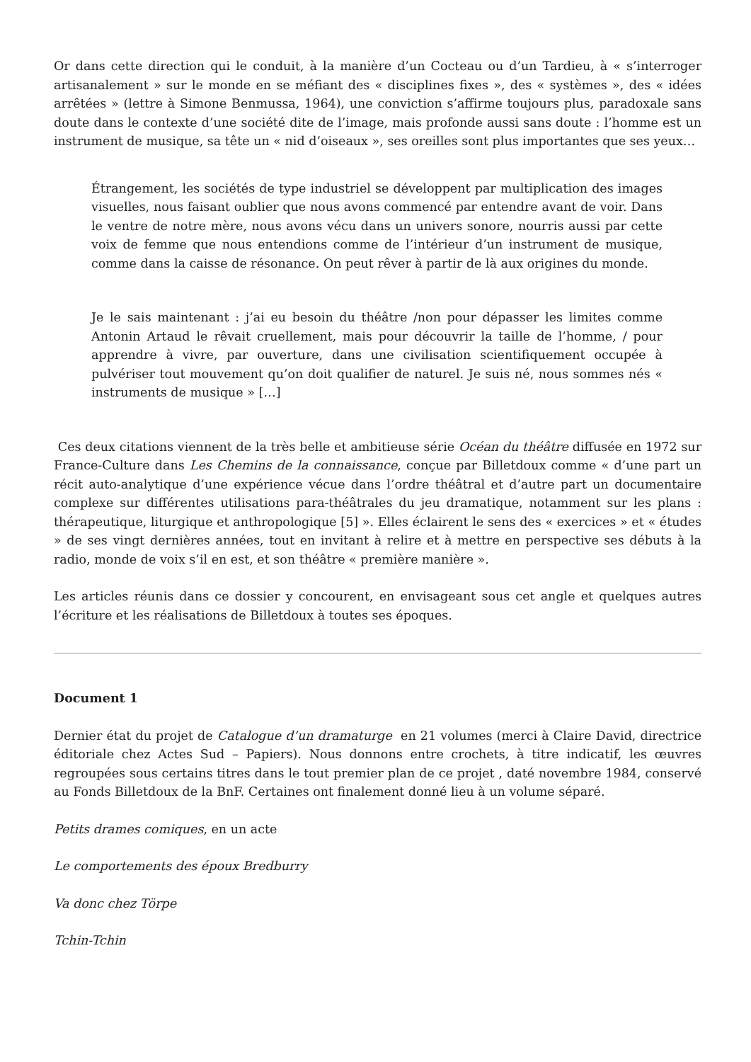Or dans cette direction qui le conduit, à la manière d’un Cocteau ou d’un Tardieu, à « s’interroger artisanalement » sur le monde en se méfiant des « disciplines fixes », des « systèmes », des « idées arrêtées » (lettre à Simone Benmussa, 1964), une conviction s’affirme toujours plus, paradoxale sans doute dans le contexte d’une société dite de l’image, mais profonde aussi sans doute : l’homme est un instrument de musique, sa tête un « nid d’oiseaux », ses oreilles sont plus importantes que ses yeux…
Étrangement, les sociétés de type industriel se développent par multiplication des images visuelles, nous faisant oublier que nous avons commencé par entendre avant de voir. Dans le ventre de notre mère, nous avons vécu dans un univers sonore, nourris aussi par cette voix de femme que nous entendions comme de l’intérieur d’un instrument de musique, comme dans la caisse de résonance. On peut rêver à partir de là aux origines du monde.
Je le sais maintenant : j’ai eu besoin du théâtre /non pour dépasser les limites comme Antonin Artaud le rêvait cruellement, mais pour découvrir la taille de l’homme, / pour apprendre à vivre, par ouverture, dans une civilisation scientifiquement occupée à pulvériser tout mouvement qu’on doit qualifier de naturel. Je suis né, nous sommes nés « instruments de musique » […]
Ces deux citations viennent de la très belle et ambitieuse série Océan du théâtre diffusée en 1972 sur France-Culture dans Les Chemins de la connaissance, conçue par Billetdoux comme « d’une part un récit auto-analytique d’une expérience vécue dans l’ordre théâtral et d’autre part un documentaire complexe sur différentes utilisations para-théâtrales du jeu dramatique, notamment sur les plans : thérapeutique, liturgique et anthropologique [5] ». Elles éclairent le sens des « exercices » et « études » de ses vingt dernières années, tout en invitant à relire et à mettre en perspective ses débuts à la radio, monde de voix s’il en est, et son théâtre « première manière ».
Les articles réunis dans ce dossier y concourent, en envisageant sous cet angle et quelques autres l’écriture et les réalisations de Billetdoux à toutes ses époques.
Document 1
Dernier état du projet de Catalogue d’un dramaturge en 21 volumes (merci à Claire David, directrice éditoriale chez Actes Sud – Papiers). Nous donnons entre crochets, à titre indicatif, les œuvres regroupées sous certains titres dans le tout premier plan de ce projet , daté novembre 1984, conservé au Fonds Billetdoux de la BnF. Certaines ont finalement donné lieu à un volume séparé.
Petits drames comiques, en un acte
Le comportements des époux Bredburry
Va donc chez Törpe
Tchin-Tchin